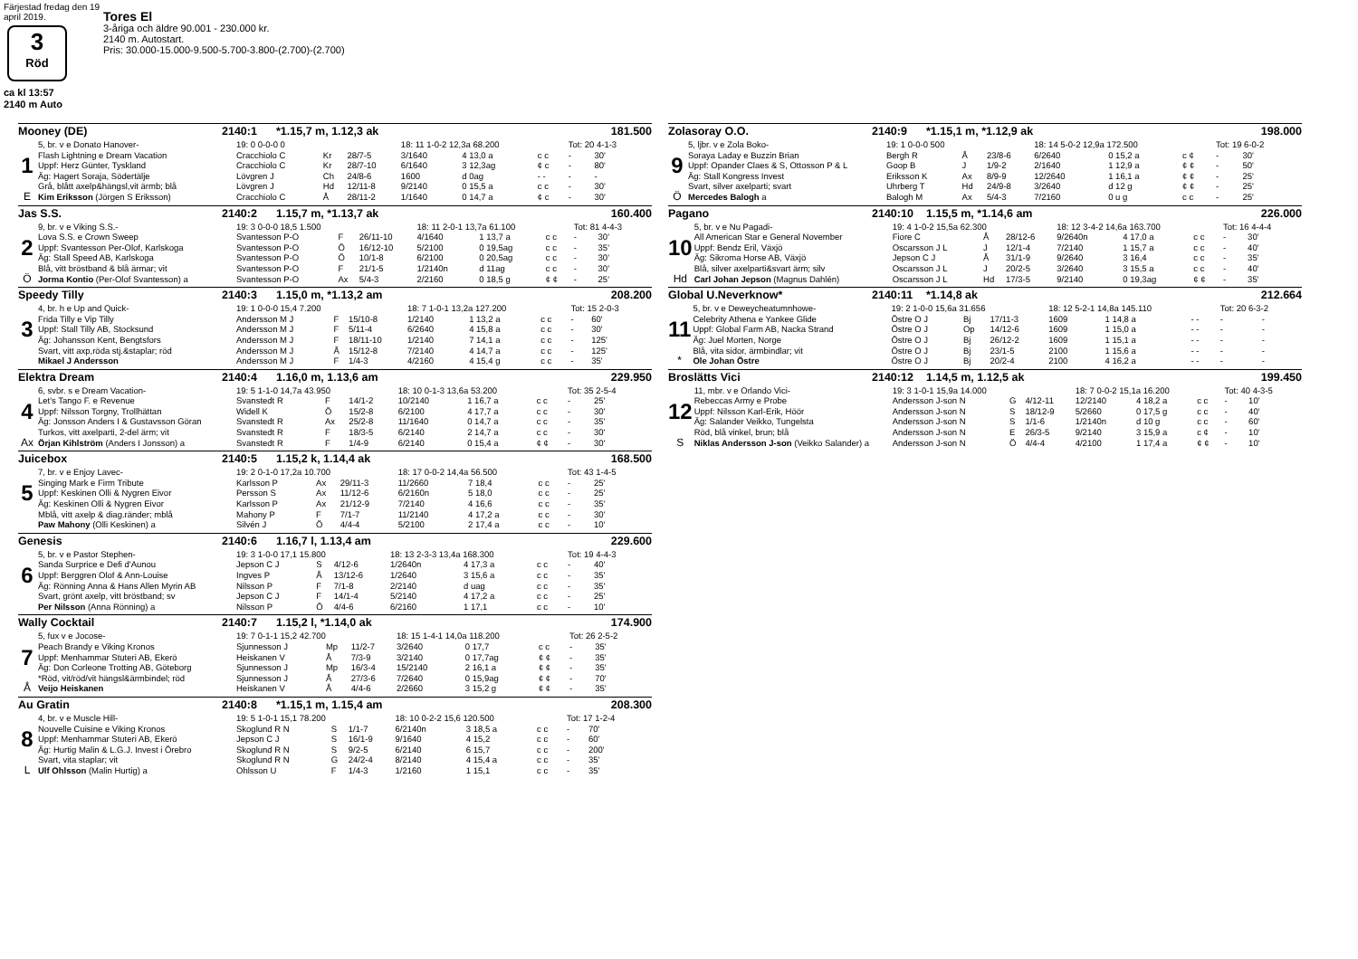Färjestad fredag den 19 april 2019.
3
Röd
ca kl 13:57
2140 m Auto
Tores El
3-åriga och äldre 90.001 - 230.000 kr.
2140 m. Autostart.
Pris: 30.000-15.000-9.500-5.700-3.800-(2.700)-(2.700)
Mooney (DE) 2140:1 *1.15,7 m, 1.12,3 ak 181.500
| | 5, br. v e Donato Hanover- | 19: 0 0-0-0 0 | | | 18: 11 1-0-2 12,3a 68.200 | | | Tot: 20 4-1-3 | |
| 1 | Flash Lightning e Dream Vacation | Cracchiolo C | Kr | 28/7-5 | 3/1640 | 4 13,0 a | c c | - | 30' |
| | Uppf: Herz Günter, Tyskland | Cracchiolo C | Kr | 28/7-10 | 6/1640 | 3 12,3ag | ¢ c | - | 80' |
| | Äg: Hagert Soraja, Södertälje | Lövgren J | Ch | 24/8-6 | 1600 | d 0ag | - - | - | - |
| E | Grå, blått axelp&hängsl,vit ärmb; blå | Lövgren J | Hd | 12/11-8 | 9/2140 | 0 15,5 a | c c | - | 30' |
| | Kim Eriksson (Jörgen S Eriksson) | Cracchiolo C | Å | 28/11-2 | 1/1640 | 0 14,7 a | ¢ c | - | 30' |
Jas S.S. 2140:2 1.15,7 m, *1.13,7 ak 160.400
| | 9, br. v e Viking S.S.- | 19: 3 0-0-0 18,5 1.500 | | | 18: 11 2-0-1 13,7a 61.100 | | | Tot: 81 4-4-3 | |
| 2 | Lova S.S. e Crown Sweep | Svantesson P-O | F | 26/11-10 | 4/1640 | 1 13,7 a | c c | - | 30' |
| | Uppf: Svantesson Per-Olof, Karlskoga | Svantesson P-O | Ö | 16/12-10 | 5/2100 | 0 19,5ag | c c | - | 35' |
| | Äg: Stall Speed AB, Karlskoga | Svantesson P-O | Ö | 10/1-8 | 6/2100 | 0 20,5ag | c c | - | 30' |
| Ö | Blå, vitt bröstband & blå ärmar; vit | Svantesson P-O | F | 21/1-5 | 1/2140n | d 11ag | c c | - | 30' |
| | Jorma Kontio (Per-Olof Svantesson) a | Svantesson P-O | Ax | 5/4-3 | 2/2160 | 0 18,5 g | ¢ ¢ | - | 25' |
Speedy Tilly 2140:3 1.15,0 m, *1.13,2 am 208.200
| | 4, br. h e Up and Quick- | 19: 1 0-0-0 15,4 7.200 | | | 18: 7 1-0-1 13,2a 127.200 | | | Tot: 15 2-0-3 | |
| 3 | Frida Tilly e Vip Tilly | Andersson M J | F | 15/10-8 | 1/2140 | 1 13,2 a | c c | - | 60' |
| | Uppf: Stall Tilly AB, Stocksund | Andersson M J | F | 5/11-4 | 6/2640 | 4 15,8 a | c c | - | 30' |
| | Äg: Johansson Kent, Bengtsfors | Andersson M J | F | 18/11-10 | 1/2140 | 7 14,1 a | c c | - | 125' |
| | Svart, vitt axp,röda stj.&staplar; röd | Andersson M J | Å | 15/12-8 | 7/2140 | 4 14,7 a | c c | - | 125' |
| | Mikael J Andersson | Andersson M J | F | 1/4-3 | 4/2160 | 4 15,4 g | c c | - | 35' |
Elektra Dream 2140:4 1.16,0 m, 1.13,6 am 229.950
| | 6, svbr. s e Dream Vacation- | 19: 5 1-1-0 14,7a 43.950 | | | 18: 10 0-1-3 13,6a 53.200 | | | Tot: 35 2-5-4 | |
| 4 | Let's Tango F. e Revenue | Svanstedt R | F | 14/1-2 | 10/2140 | 1 16,7 a | c c | - | 25' |
| | Uppf: Nilsson Torgny, Trollhättan | Widell K | Ö | 15/2-8 | 6/2100 | 4 17,7 a | c c | - | 30' |
| | Äg: Jonsson Anders I & Gustavsson Göran | Svanstedt R | Ax | 25/2-8 | 11/1640 | 0 14,7 a | c c | - | 35' |
| Ax | Turkos, vitt axelparti, 2-del ärm; vit | Svanstedt R | F | 18/3-5 | 6/2140 | 2 14,7 a | c c | - | 30' |
| | Örjan Kihlström (Anders I Jonsson) a | Svanstedt R | F | 1/4-9 | 6/2140 | 0 15,4 a | ¢ ¢ | - | 30' |
Juicebox 2140:5 1.15,2 k, 1.14,4 ak 168.500
| | 7, br. v e Enjoy Lavec- | 19: 2 0-1-0 17,2a 10.700 | | | 18: 17 0-0-2 14,4a 56.500 | | | Tot: 43 1-4-5 | |
| 5 | Singing Mark e Firm Tribute | Karlsson P | Ax | 29/11-3 | 11/2660 | 7 18,4 | c c | - | 25' |
| | Uppf: Keskinen Olli & Nygren Eivor | Persson S | Ax | 11/12-6 | 6/2160n | 5 18,0 | c c | - | 25' |
| | Äg: Keskinen Olli & Nygren Eivor | Karlsson P | Ax | 21/12-9 | 7/2140 | 4 16,6 | c c | - | 35' |
| | Mblå, vitt axelp & diag.ränder; mblå | Mahony P | F | 7/1-7 | 11/2140 | 4 17,2 a | c c | - | 30' |
| | Paw Mahony (Olli Keskinen) a | Silvén J | Ö | 4/4-4 | 5/2100 | 2 17,4 a | c c | - | 10' |
Genesis 2140:6 1.16,7 l, 1.13,4 am 229.600
| | 5, br. v e Pastor Stephen- | 19: 3 1-0-0 17,1 15.800 | | | 18: 13 2-3-3 13,4a 168.300 | | | Tot: 19 4-4-3 | |
| 6 | Sanda Surprice e Defi d'Aunou | Jepson C J | S | 4/12-6 | 1/2640n | 4 17,3 a | c c | - | 40' |
| | Uppf: Berggren Olof & Ann-Louise | Ingves P | Å | 13/12-6 | 1/2640 | 3 15,6 a | c c | - | 35' |
| | Äg: Rönning Anna & Hans Allen Myrin AB | Nilsson P | F | 7/1-8 | 2/2140 | d uag | c c | - | 35' |
| | Svart, grönt axelp, vitt bröstband; sv | Jepson C J | F | 14/1-4 | 5/2140 | 4 17,2 a | c c | - | 25' |
| | Per Nilsson (Anna Rönning) a | Nilsson P | Ö | 4/4-6 | 6/2160 | 1 17,1 | c c | - | 10' |
Wally Cocktail 2140:7 1.15,2 l, *1.14,0 ak 174.900
| | 5, fux v e Jocose- | 19: 7 0-1-1 15,2 42.700 | | | 18: 15 1-4-1 14,0a 118.200 | | | Tot: 26 2-5-2 | |
| 7 | Peach Brandy e Viking Kronos | Sjunnesson J | Mp | 11/2-7 | 3/2640 | 0 17,7 | c c | - | 35' |
| | Uppf: Menhammar Stuteri AB, Ekerö | Heiskanen V | Å | 7/3-9 | 3/2140 | 0 17,7ag | ¢ ¢ | - | 35' |
| | Äg: Don Corleone Trotting AB, Göteborg | Sjunnesson J | Mp | 16/3-4 | 15/2140 | 2 16,1 a | ¢ ¢ | - | 35' |
| Å | *Röd, vit/röd/vit hängsl&ärmbindel; röd | Sjunnesson J | Å | 27/3-6 | 7/2640 | 0 15,9ag | ¢ ¢ | - | 70' |
| | Veijo Heiskanen | Heiskanen V | Å | 4/4-6 | 2/2660 | 3 15,2 g | ¢ ¢ | - | 35' |
Au Gratin 2140:8 *1.15,1 m, 1.15,4 am 208.300
| | 4, br. v e Muscle Hill- | 19: 5 1-0-1 15,1 78.200 | | | 18: 10 0-2-2 15,6 120.500 | | | Tot: 17 1-2-4 | |
| 8 | Nouvelle Cuisine e Viking Kronos | Skoglund R N | S | 1/1-7 | 6/2140n | 3 18,5 a | c c | - | 70' |
| | Uppf: Menhammar Stuteri AB, Ekerö | Jepson C J | S | 16/1-9 | 9/1640 | 4 15,2 | c c | - | 60' |
| | Äg: Hurtig Malin & L.G.J. Invest i Örebro | Skoglund R N | S | 9/2-5 | 6/2140 | 6 15,7 | c c | - | 200' |
| L | Svart, vita staplar; vit | Skoglund R N | G | 24/2-4 | 8/2140 | 4 15,4 a | c c | - | 35' |
| | Ulf Ohlsson (Malin Hurtig) a | Ohlsson U | F | 1/4-3 | 1/2160 | 1 15,1 | c c | - | 35' |
Zolasoray O.O. 2140:9 *1.15,1 m, *1.12,9 ak 198.000
| | 5, ljbr. v e Zola Boko- | 19: 1 0-0-0 500 | | | 18: 14 5-0-2 12,9a 172.500 | | | Tot: 19 6-0-2 | |
| 9 | Soraya Laday e Buzzin Brian | Bergh R | Å | 23/8-6 | 6/2640 | 0 15,2 a | c ¢ | - | 30' |
| | Uppf: Opander Claes & S, Ottosson P & L | Goop B | J | 1/9-2 | 2/1640 | 1 12,9 a | ¢ ¢ | - | 50' |
| | Äg: Stall Kongress Invest | Eriksson K | Ax | 8/9-9 | 12/2640 | 1 16,1 a | ¢ ¢ | - | 25' |
| Ö | Svart, silver axelparti; svart | Uhrberg T | Hd | 24/9-8 | 3/2640 | d 12 g | ¢ ¢ | - | 25' |
| | Mercedes Balogh a | Balogh M | Ax | 5/4-3 | 7/2160 | 0 u g | c c | - | 25' |
Pagano 2140:10 1.15,5 m, *1.14,6 am 226.000
| | 5, br. v e Nu Pagadi- | 19: 4 1-0-2 15,5a 62.300 | | | 18: 12 3-4-2 14,6a 163.700 | | | Tot: 16 4-4-4 | |
| 10 | All American Star e General November | Fiore C | Å | 28/12-6 | 9/2640n | 4 17,0 a | c c | - | 30' |
| | Uppf: Bendz Eril, Växjö | Oscarsson J L | J | 12/1-4 | 7/2140 | 1 15,7 a | c c | - | 40' |
| | Äg: Sikroma Horse AB, Växjö | Jepson C J | Å | 31/1-9 | 9/2640 | 3 16,4 | c c | - | 35' |
| Hd | Blå, silver axelparti&svart ärm; silv | Oscarsson J L | J | 20/2-5 | 3/2640 | 3 15,5 a | c c | - | 40' |
| | Carl Johan Jepson (Magnus Dahlén) | Oscarsson J L | Hd | 17/3-5 | 9/2140 | 0 19,3ag | ¢ ¢ | - | 35' |
Global U.Neverknow* 2140:11 *1.14,8 ak 212.664
| | 5, br. v e Deweycheatumnhowe- | 19: 2 1-0-0 15,6a 31.656 | | | 18: 12 5-2-1 14,8a 145.110 | | | Tot: 20 6-3-2 | |
| 11 | Celebrity Athena e Yankee Glide | Östre O J | Bj | 17/11-3 | 1609 | 1 14,8 a | - - | - | - |
| | Uppf: Global Farm AB, Nacka Strand | Östre O J | Op | 14/12-6 | 1609 | 1 15,0 a | - - | - | - |
| | Äg: Juel Morten, Norge | Östre O J | Bj | 26/12-2 | 1609 | 1 15,1 a | - - | - | - |
| * | Blå, vita sidor, ärmbindlar; vit | Östre O J | Bj | 23/1-5 | 2100 | 1 15,6 a | - - | - | - |
| | Ole Johan Östre | Östre O J | Bj | 20/2-4 | 2100 | 4 16,2 a | - - | - | - |
Broslätts Vici 2140:12 1.14,5 m, 1.12,5 ak 199.450
| | 11, mbr. v e Orlando Vici- | 19: 3 1-0-1 15,9a 14.000 | | | 18: 7 0-0-2 15,1a 16.200 | | | Tot: 40 4-3-5 | |
| 12 | Rebeccas Army e Probe | Andersson J-son N | G | 4/12-11 | 12/2140 | 4 18,2 a | c c | - | 10' |
| | Uppf: Nilsson Karl-Erik, Höör | Andersson J-son N | S | 18/12-9 | 5/2660 | 0 17,5 g | c c | - | 40' |
| | Äg: Salander Veikko, Tungelsta | Andersson J-son N | S | 1/1-6 | 1/2140n | d 10 g | c c | - | 60' |
| S | Röd, blå vinkel, brun; blå | Andersson J-son N | E | 26/3-5 | 9/2140 | 3 15,9 a | c ¢ | - | 10' |
| | Niklas Andersson J-son (Veikko Salander) a | Andersson J-son N | Ö | 4/4-4 | 4/2100 | 1 17,4 a | ¢ ¢ | - | 10' |